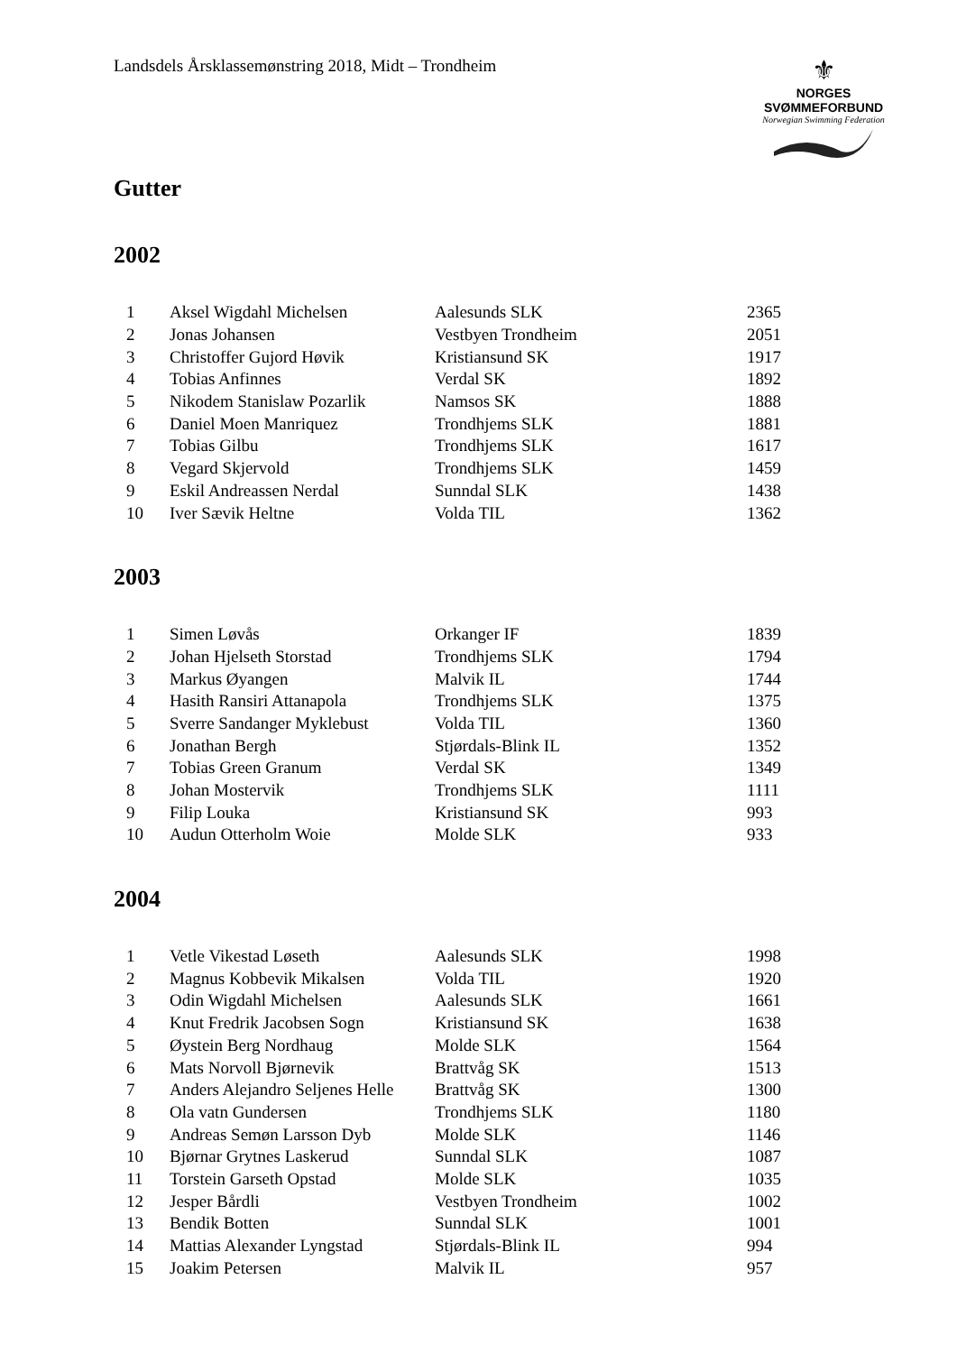Landsdels Årsklassemønstring 2018, Midt – Trondheim
⚜
NORGES
SVØMMEFORBUND
Norwegian Swimming Federation
Gutter
2002
| 1 | Aksel Wigdahl Michelsen | Aalesunds SLK | 2365 |
| 2 | Jonas Johansen | Vestbyen Trondheim | 2051 |
| 3 | Christoffer Gujord Høvik | Kristiansund SK | 1917 |
| 4 | Tobias Anfinnes | Verdal SK | 1892 |
| 5 | Nikodem Stanislaw Pozarlik | Namsos SK | 1888 |
| 6 | Daniel Moen Manriquez | Trondhjems SLK | 1881 |
| 7 | Tobias Gilbu | Trondhjems SLK | 1617 |
| 8 | Vegard Skjervold | Trondhjems SLK | 1459 |
| 9 | Eskil Andreassen Nerdal | Sunndal SLK | 1438 |
| 10 | Iver Sævik Heltne | Volda TIL | 1362 |
2003
| 1 | Simen Løvås | Orkanger IF | 1839 |
| 2 | Johan Hjelseth Storstad | Trondhjems SLK | 1794 |
| 3 | Markus Øyangen | Malvik IL | 1744 |
| 4 | Hasith Ransiri Attanapola | Trondhjems SLK | 1375 |
| 5 | Sverre Sandanger Myklebust | Volda TIL | 1360 |
| 6 | Jonathan Bergh | Stjørdals-Blink IL | 1352 |
| 7 | Tobias Green Granum | Verdal SK | 1349 |
| 8 | Johan Mostervik | Trondhjems SLK | 1111 |
| 9 | Filip Louka | Kristiansund SK | 993 |
| 10 | Audun Otterholm Woie | Molde SLK | 933 |
2004
| 1 | Vetle Vikestad Løseth | Aalesunds SLK | 1998 |
| 2 | Magnus Kobbevik Mikalsen | Volda TIL | 1920 |
| 3 | Odin Wigdahl Michelsen | Aalesunds SLK | 1661 |
| 4 | Knut Fredrik Jacobsen Sogn | Kristiansund SK | 1638 |
| 5 | Øystein Berg Nordhaug | Molde SLK | 1564 |
| 6 | Mats Norvoll Bjørnevik | Brattvåg SK | 1513 |
| 7 | Anders Alejandro Seljenes Helle | Brattvåg SK | 1300 |
| 8 | Ola vatn Gundersen | Trondhjems SLK | 1180 |
| 9 | Andreas Semøn Larsson Dyb | Molde SLK | 1146 |
| 10 | Bjørnar Grytnes Laskerud | Sunndal SLK | 1087 |
| 11 | Torstein Garseth Opstad | Molde SLK | 1035 |
| 12 | Jesper Bårdli | Vestbyen Trondheim | 1002 |
| 13 | Bendik Botten | Sunndal SLK | 1001 |
| 14 | Mattias Alexander Lyngstad | Stjørdals-Blink IL | 994 |
| 15 | Joakim Petersen | Malvik IL | 957 |